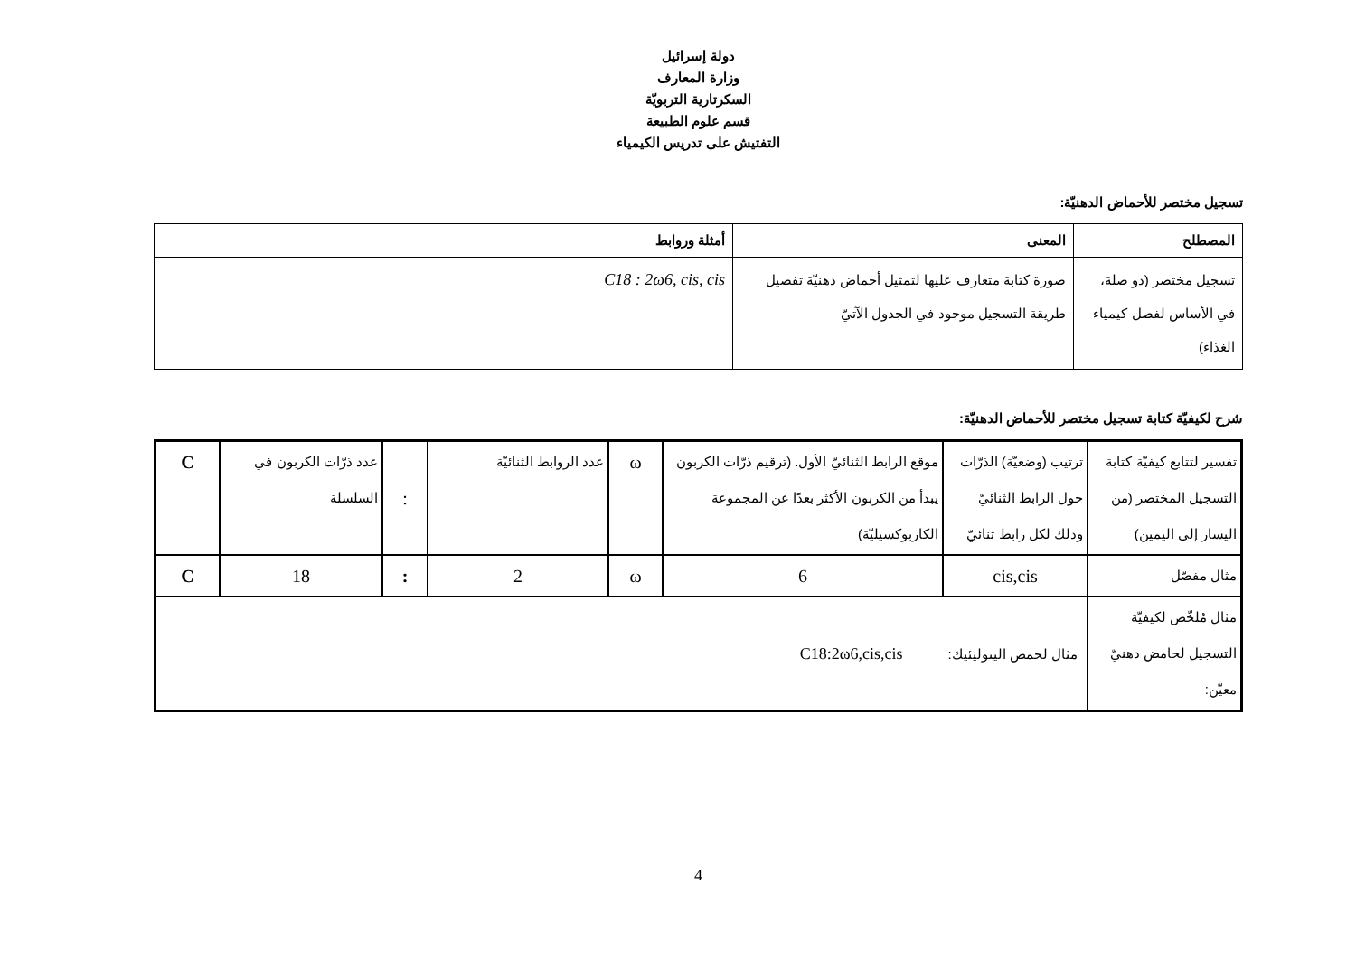دولة إسرائيل
وزارة المعارف
السكرتارية التربويّة
قسم علوم الطبيعة
التفتيش على تدريس الكيمياء
تسجيل مختصر للأحماض الدهنيّة:
| المصطلح | المعنى | أمثلة وروابط |
| --- | --- | --- |
| تسجيل مختصر (ذو صلة، في الأساس لفصل كيمياء الغذاء) | صورة كتابة متعارف عليها لتمثيل أحماض دهنيّة تفصيل طريقة التسجيل موجود في الجدول الآتيّ | C18 : 2ω6, cis, cis |
شرح لكيفيّة كتابة تسجيل مختصر للأحماض الدهنيّة:
| تفسير لتتابع كيفيّة كتابة التسجيل المختصر (من اليسار إلى اليمين) | ترتيب (وضعيّة) الذرّات حول الرابط الثنائيّ وذلك لكل رابط ثنائيّ | موقع الرابط الثنائيّ الأول. (ترقيم ذرّات الكربون يبدأ من الكربون الأكثر بعدًا عن المجموعة الكاربوكسيليّة) | ω | عدد الروابط الثنائيّة | : | عدد ذرّات الكربون في السلسلة | C |
| مثال مفصّل | cis,cis | 6 | ω | 2 | : | 18 | C |
| مثال مُلخّص لكيفيّة التسجيل لحامض دهنيّ معيّن: | مثال لحمض الينوليئيك: C18:2ω6,cis,cis | | | | | | |
4